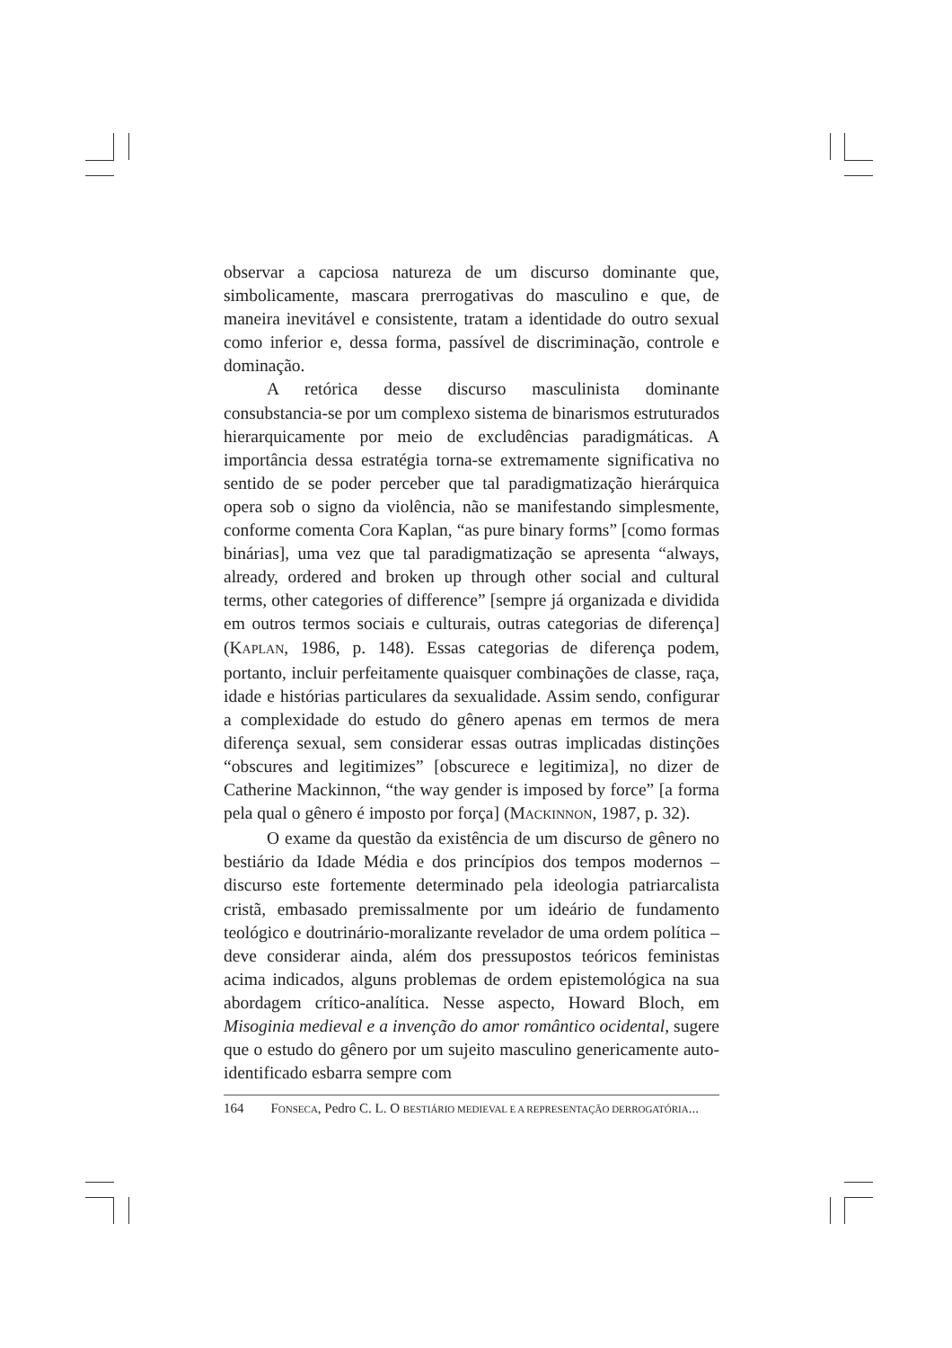observar a capciosa natureza de um discurso dominante que, simbolicamente, mascara prerrogativas do masculino e que, de maneira inevitável e consistente, tratam a identidade do outro sexual como inferior e, dessa forma, passível de discriminação, controle e dominação.
A retórica desse discurso masculinista dominante consubstancia-se por um complexo sistema de binarismos estruturados hierarquicamente por meio de excludências paradigmáticas. A importância dessa estratégia torna-se extremamente significativa no sentido de se poder perceber que tal paradigmatização hierárquica opera sob o signo da violência, não se manifestando simplesmente, conforme comenta Cora Kaplan, “as pure binary forms” [como formas binárias], uma vez que tal paradigmatização se apresenta “always, already, ordered and broken up through other social and cultural terms, other categories of difference” [sempre já organizada e dividida em outros termos sociais e culturais, outras categorias de diferença] (KAPLAN, 1986, p. 148). Essas categorias de diferença podem, portanto, incluir perfeitamente quaisquer combinações de classe, raça, idade e histórias particulares da sexualidade. Assim sendo, configurar a complexidade do estudo do gênero apenas em termos de mera diferença sexual, sem considerar essas outras implicadas distinções “obscures and legitimizes” [obscurece e legitimiza], no dizer de Catherine Mackinnon, “the way gender is imposed by force” [a forma pela qual o gênero é imposto por força] (MACKINNON, 1987, p. 32).
O exame da questão da existência de um discurso de gênero no bestiário da Idade Média e dos princípios dos tempos modernos – discurso este fortemente determinado pela ideologia patriarcalista cristã, embasado premissalmente por um ideário de fundamento teológico e doutrinário-moralizante revelador de uma ordem política – deve considerar ainda, além dos pressupostos teóricos feministas acima indicados, alguns problemas de ordem epistemológica na sua abordagem crítico-analítica. Nesse aspecto, Howard Bloch, em Misoginia medieval e a invenção do amor romântico ocidental, sugere que o estudo do gênero por um sujeito masculino genericamente auto-identificado esbarra sempre com
164 FONSECA, Pedro C. L. O BESTIÁRIO MEDIEVAL E A REPRESENTAÇÃO DERROGATÓRIA...